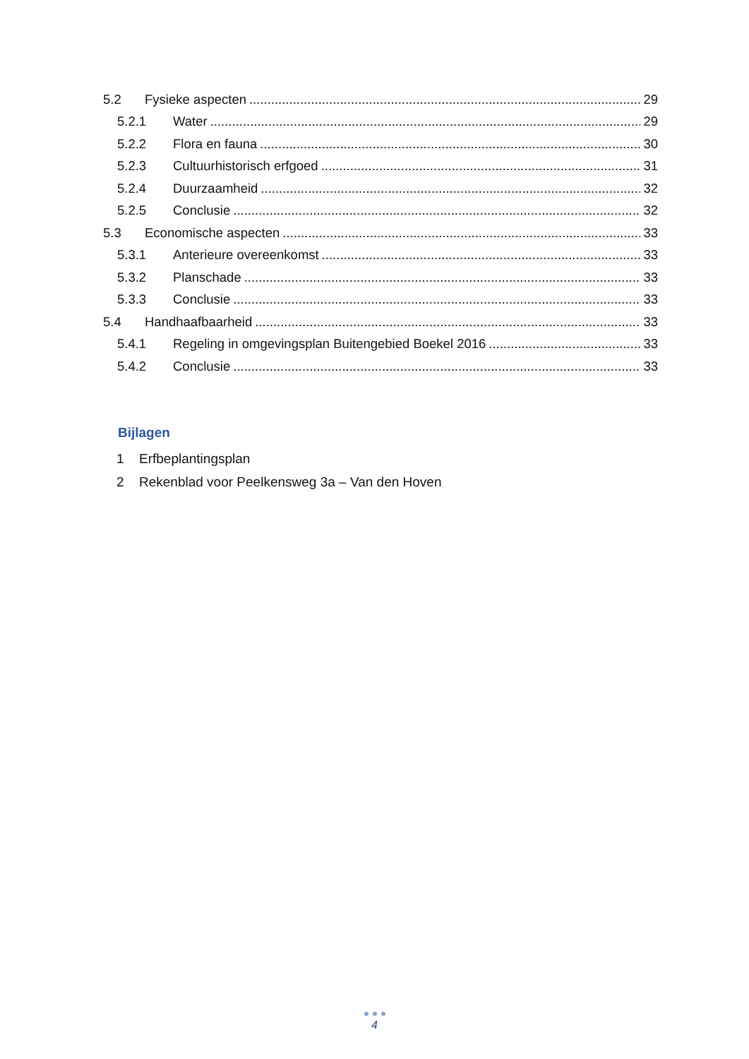5.2 Fysieke aspecten 29
5.2.1 Water 29
5.2.2 Flora en fauna 30
5.2.3 Cultuurhistorisch erfgoed 31
5.2.4 Duurzaamheid 32
5.2.5 Conclusie 32
5.3 Economische aspecten 33
5.3.1 Anterieure overeenkomst 33
5.3.2 Planschade 33
5.3.3 Conclusie 33
5.4 Handhaafbaarheid 33
5.4.1 Regeling in omgevingsplan Buitengebied Boekel 2016 33
5.4.2 Conclusie 33
Bijlagen
1 Erfbeplantingsplan
2 Rekenblad voor Peelkensweg 3a – Van den Hoven
4